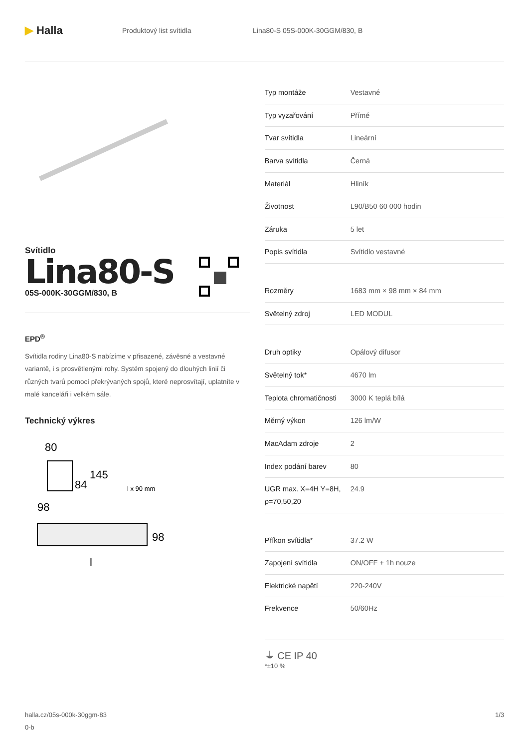▶ Halla
Produktový list svítidla Lina80-S 05S-000K-30GGM/830, B
Svítidlo
Lina80-S
05S-000K-30GGM/830, B
EPD<sup>®</sup>
Svítidla rodiny Lina80-S nabízíme v přisazené, závěsné a vestavné variantě, i s prosvětlenými rohy. Systém spojený do dlouhých linií či různých tvarů pomocí překrývaných spojů, které neprosvítají, uplatníte v malé kanceláři i velkém sále.
Technický výkres
80
84
145
98
l x 90 mm
98
l
| Typ montáže | Vestavné |
| Typ vyzařování | Přímé |
| Tvar svítidla | Lineární |
| Barva svítidla | Černá |
| Materiál | Hliník |
| Životnost | L90/B50 60 000 hodin |
| Záruka | 5 let |
| Popis svítidla | Svítidlo vestavné |
| Rozměry | 1683 mm × 98 mm × 84 mm |
| Světelný zdroj | LED MODUL |
| Druh optiky | Opálový difusor |
| Světelný tok* | 4670 lm |
| Teplota chromatičnosti | 3000 K teplá bílá |
| Měrný výkon | 126 lm/W |
| MacAdam zdroje | 2 |
| Index podání barev | 80 |
| UGR max. X=4H Y=8H, ρ=70,50,20 | 24.9 |
| Příkon svítidla* | 37.2 W |
| Zapojení svítidla | ON/OFF + 1h nouze |
| Elektrické napětí | 220-240V |
| Frekvence | 50/60Hz |
⏚ CE IP 40
*±10 %
halla.cz/05s-000k-30ggm-83
0-b
1/3